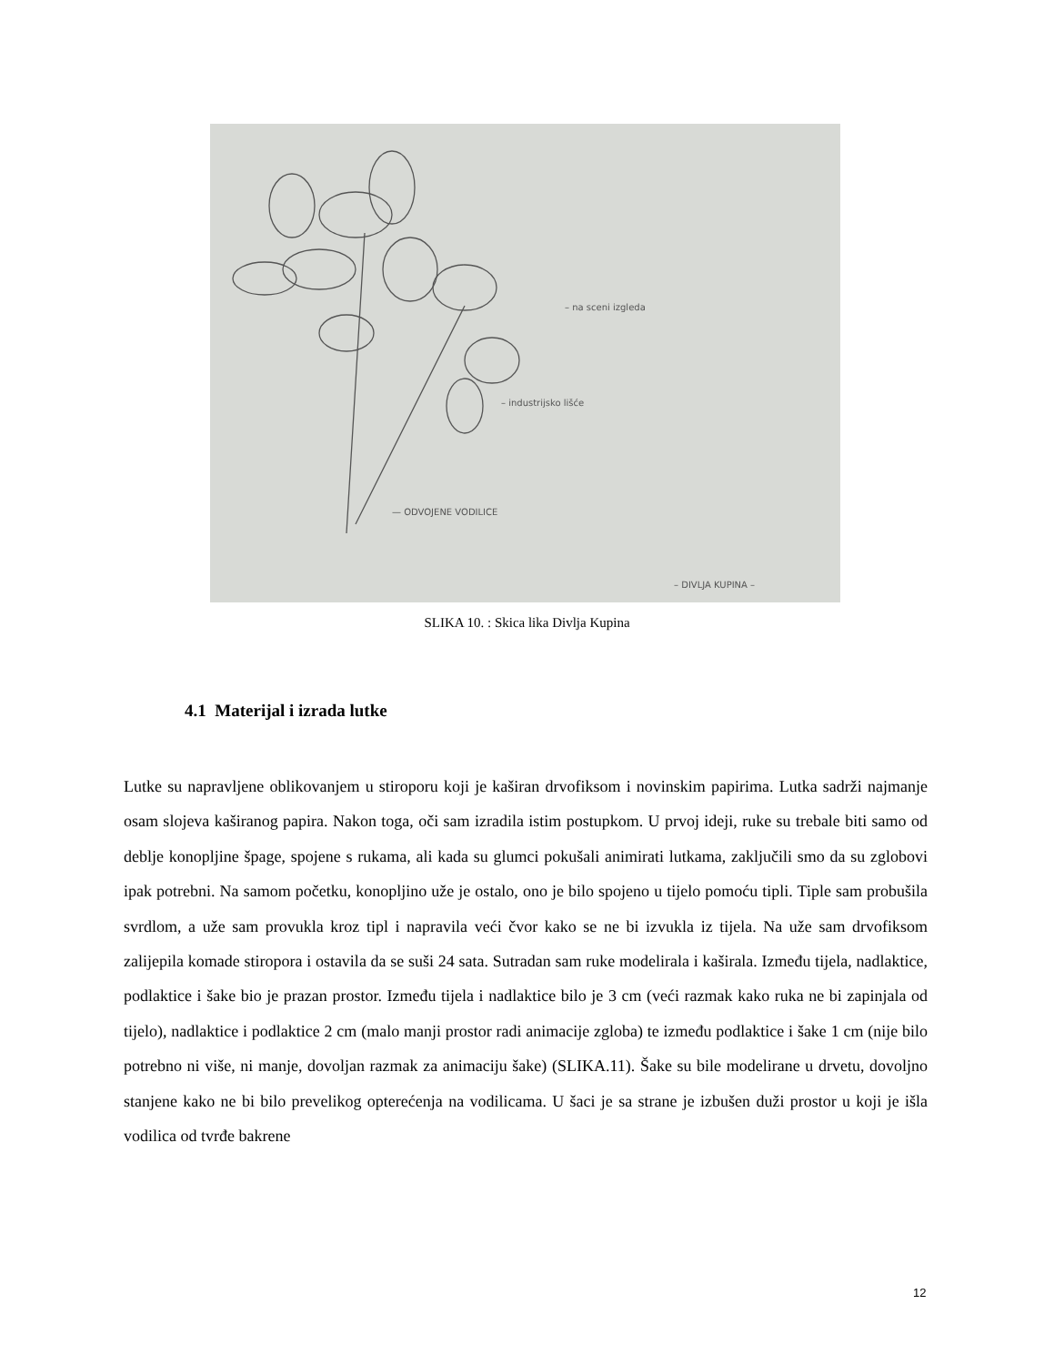– na sceni izgleda
– industrijsko lišće
— ODVOJENE VODILICE
– DIVLJA KUPINA –
SLIKA 10. : Skica lika Divlja Kupina
4.1 Materijal i izrada lutke
Lutke su napravljene oblikovanjem u stiroporu koji je kaširan drvofiksom i novinskim papirima. Lutka sadrži najmanje osam slojeva kaširanog papira. Nakon toga, oči sam izradila istim postupkom. U prvoj ideji, ruke su trebale biti samo od deblje konopljine špage, spojene s rukama, ali kada su glumci pokušali animirati lutkama, zaključili smo da su zglobovi ipak potrebni. Na samom početku, konopljino uže je ostalo, ono je bilo spojeno u tijelo pomoću tipli. Tiple sam probušila svrdlom, a uže sam provukla kroz tipl i napravila veći čvor kako se ne bi izvukla iz tijela. Na uže sam drvofiksom zalijepila komade stiropora i ostavila da se suši 24 sata. Sutradan sam ruke modelirala i kaširala. Između tijela, nadlaktice, podlaktice i šake bio je prazan prostor. Između tijela i nadlaktice bilo je 3 cm (veći razmak kako ruka ne bi zapinjala od tijelo), nadlaktice i podlaktice 2 cm (malo manji prostor radi animacije zgloba) te između podlaktice i šake 1 cm (nije bilo potrebno ni više, ni manje, dovoljan razmak za animaciju šake) (SLIKA.11). Šake su bile modelirane u drvetu, dovoljno stanjene kako ne bi bilo prevelikog opterećenja na vodilicama. U šaci je sa strane je izbušen duži prostor u koji je išla vodilica od tvrđe bakrene
12